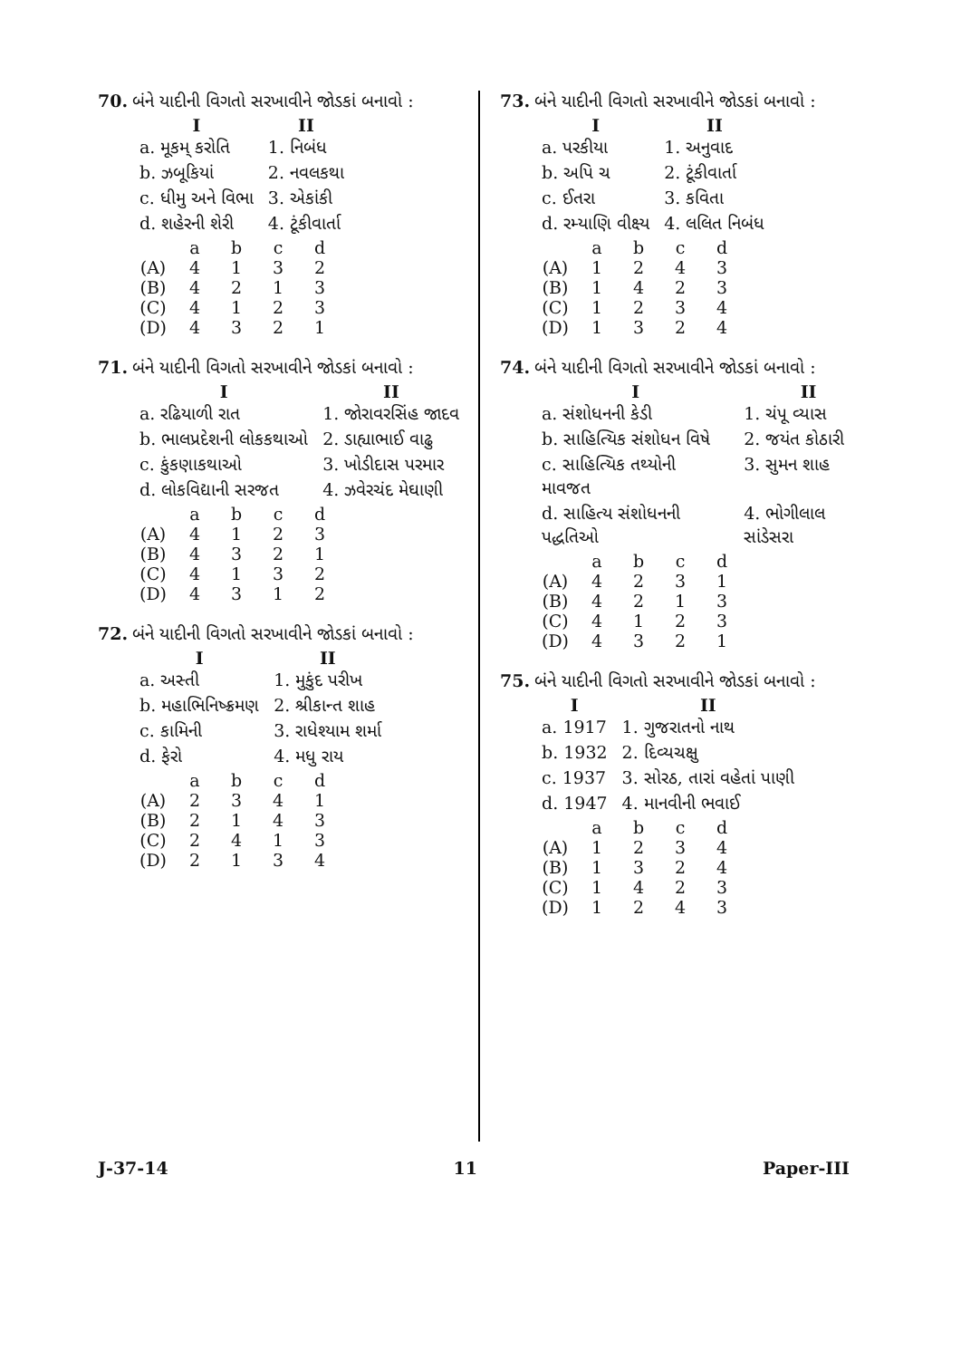70. બંને યાદીની વિગતો સરખાવીને જોડકાં બનાવો :
| I | II |
| --- | --- |
| a. મૂકમ્ કરોતિ | 1. નિબંધ |
| b. ઝબૂકિયાં | 2. નવલકથા |
| c. ધીમુ અને વિભા | 3. એકાંકી |
| d. શહેરની શેરી | 4. ટૂંકીવાર્તા |
| | a | b | c | d |
| (A) | 4 | 1 | 3 | 2 |
| (B) | 4 | 2 | 1 | 3 |
| (C) | 4 | 1 | 2 | 3 |
| (D) | 4 | 3 | 2 | 1 |
71. બંને યાદીની વિગતો સરખાવીને જોડકાં બનાવો :
| I | II |
| --- | --- |
| a. રઢિયાળી રાત | 1. જોરાવરસિંહ જાદવ |
| b. ભાલપ્રદેશની લોકકથાઓ | 2. ડાહ્યાભાઈ વાઢુ |
| c. કુંકણાકથાઓ | 3. ખોડીદાસ પરમાર |
| d. લોકવિદ્યાની સરજત | 4. ઝવેરચંદ મેઘાણી |
| | a | b | c | d |
| (A) | 4 | 1 | 2 | 3 |
| (B) | 4 | 3 | 2 | 1 |
| (C) | 4 | 1 | 3 | 2 |
| (D) | 4 | 3 | 1 | 2 |
72. બંને યાદીની વિગતો સરખાવીને જોડકાં બનાવો :
| I | II |
| --- | --- |
| a. અસ્તી | 1. મુકુંદ પરીખ |
| b. મહાભિનિષ્ક્રમણ | 2. શ્રીકાન્ત શાહ |
| c. કામિની | 3. રાધેશ્યામ શર્મા |
| d. ફેરો | 4. મધુ રાય |
| | a | b | c | d |
| (A) | 2 | 3 | 4 | 1 |
| (B) | 2 | 1 | 4 | 3 |
| (C) | 2 | 4 | 1 | 3 |
| (D) | 2 | 1 | 3 | 4 |
73. બંને યાદીની વિગતો સરખાવીને જોડકાં બનાવો :
| I | II |
| --- | --- |
| a. પરકીયા | 1. અનુવાદ |
| b. અપિ ચ | 2. ટૂંકીવાર્તા |
| c. ઈતરા | 3. કવિતા |
| d. રમ્યાણિ વીક્ષ્ય | 4. લલિત નિબંધ |
| | a | b | c | d |
| (A) | 1 | 2 | 4 | 3 |
| (B) | 1 | 4 | 2 | 3 |
| (C) | 1 | 2 | 3 | 4 |
| (D) | 1 | 3 | 2 | 4 |
74. બંને યાદીની વિગતો સરખાવીને જોડકાં બનાવો :
| I | II |
| --- | --- |
| a. સંશોધનની કેડી | 1. ચંપૂ વ્યાસ |
| b. સાહિત્યિક સંશોધન વિષે | 2. જયંત કોઠારી |
| c. સાહિત્યિક તથ્યોની માવજત | 3. સુમન શાહ |
| d. સાહિત્ય સંશોધનની પદ્ધતિઓ | 4. ભોગીલાલ સાંડેસરા |
| | a | b | c | d |
| (A) | 4 | 2 | 3 | 1 |
| (B) | 4 | 2 | 1 | 3 |
| (C) | 4 | 1 | 2 | 3 |
| (D) | 4 | 3 | 2 | 1 |
75. બંને યાદીની વિગતો સરખાવીને જોડકાં બનાવો :
| I | II |
| --- | --- |
| a. 1917 | 1. ગુજરાતનો નાથ |
| b. 1932 | 2. દિવ્યચક્ષુ |
| c. 1937 | 3. સોરઠ, તારાં વહેતાં પાણી |
| d. 1947 | 4. માનવીની ભવાઈ |
| | a | b | c | d |
| (A) | 1 | 2 | 3 | 4 |
| (B) | 1 | 3 | 2 | 4 |
| (C) | 1 | 4 | 2 | 3 |
| (D) | 1 | 2 | 4 | 3 |
J-37-14 11 Paper-III